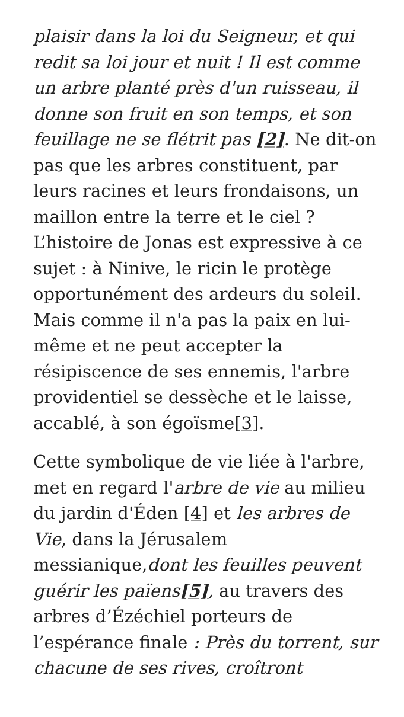plaisir dans la loi du Seigneur, et qui redit sa loi jour et nuit ! Il est comme un arbre planté près d'un ruisseau, il donne son fruit en son temps, et son feuillage ne se flétrit pas [2]. Ne dit-on pas que les arbres constituent, par leurs racines et leurs frondaisons, un maillon entre la terre et le ciel ? L’histoire de Jonas est expressive à ce sujet : à Ninive, le ricin le protège opportunément des ardeurs du soleil. Mais comme il n'a pas la paix en lui-même et ne peut accepter la résipiscence de ses ennemis, l'arbre providentiel se dessèche et le laisse, accablé, à son égoïsme[3].
Cette symbolique de vie liée à l'arbre, met en regard l'arbre de vie au milieu du jardin d'Éden [4] et les arbres de Vie, dans la Jérusalem messianique,dont les feuilles peuvent guérir les païens[5], au travers des arbres d’Ézéchiel porteurs de l’espérance finale : Près du torrent, sur chacune de ses rives, croîtront